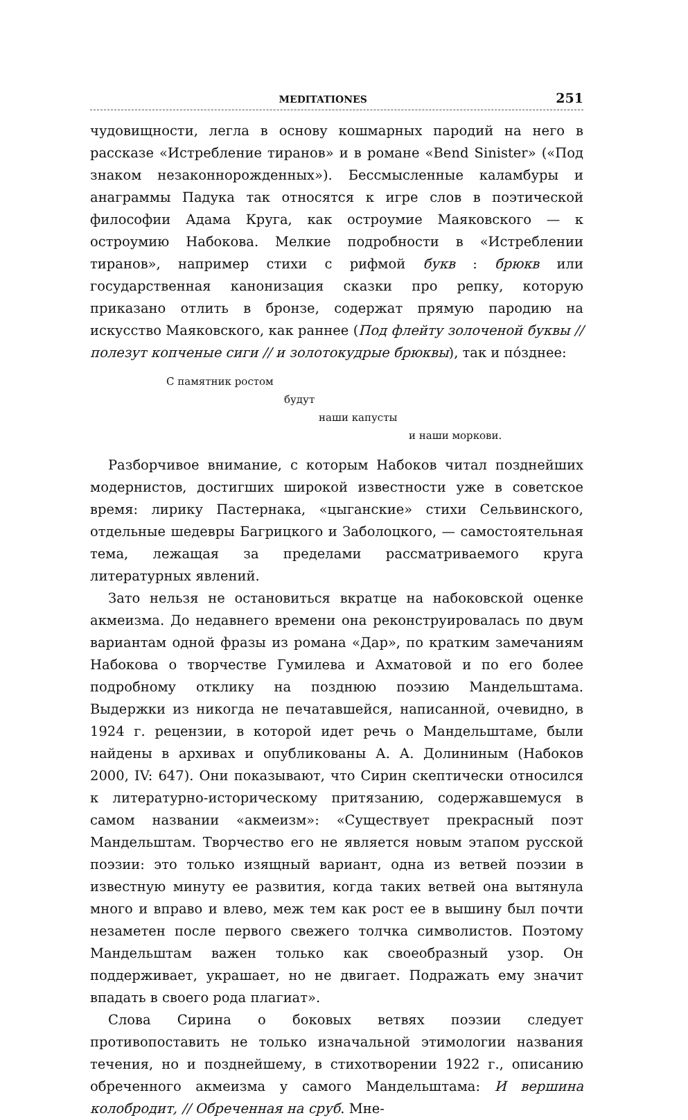MEDITATIONES 251
чудовищности, легла в основу кошмарных пародий на него в рассказе «Истребление тиранов» и в романе «Bend Sinister» («Под знаком незаконнорожденных»). Бессмысленные каламбуры и анаграммы Падука так относятся к игре слов в поэтической философии Адама Круга, как остроумие Маяковского — к остроумию Набокова. Мелкие подробности в «Истреблении тиранов», например стихи с рифмой букв : брюкв или государственная канонизация сказки про репку, которую приказано отлить в бронзе, содержат прямую пародию на искусство Маяковского, как раннее (Под флейту золоченой буквы // полезут копченые сиги // и золотокудрые брюквы), так и пóзднее:
С памятник ростом
будут
наши капусты
и наши моркови.
Разборчивое внимание, с которым Набоков читал позднейших модернистов, достигших широкой известности уже в советское время: лирику Пастернака, «цыганские» стихи Сельвинского, отдельные шедевры Багрицкого и Заболоцкого, — самостоятельная тема, лежащая за пределами рассматриваемого круга литературных явлений.
Зато нельзя не остановиться вкратце на набоковской оценке акмеизма. До недавнего времени она реконструировалась по двум вариантам одной фразы из романа «Дар», по кратким замечаниям Набокова о творчестве Гумилева и Ахматовой и по его более подробному отклику на позднюю поэзию Мандельштама. Выдержки из никогда не печатавшейся, написанной, очевидно, в 1924 г. рецензии, в которой идет речь о Мандельштаме, были найдены в архивах и опубликованы А. А. Долининым (Набоков 2000, IV: 647). Они показывают, что Сирин скептически относился к литературно-историческому притязанию, содержавшемуся в самом названии «акмеизм»: «Существует прекрасный поэт Мандельштам. Творчество его не является новым этапом русской поэзии: это только изящный вариант, одна из ветвей поэзии в известную минуту ее развития, когда таких ветвей она вытянула много и вправо и влево, меж тем как рост ее в вышину был почти незаметен после первого свежего толчка символистов. Поэтому Мандельштам важен только как своеобразный узор. Он поддерживает, украшает, но не двигает. Подражать ему значит впадать в своего рода плагиат».
Слова Сирина о боковых ветвях поэзии следует противопоставить не только изначальной этимологии названия течения, но и позднейшему, в стихотворении 1922 г., описанию обреченного акмеизма у самого Мандельштама: И вершина колобродит, // Обреченная на сруб. Мне-